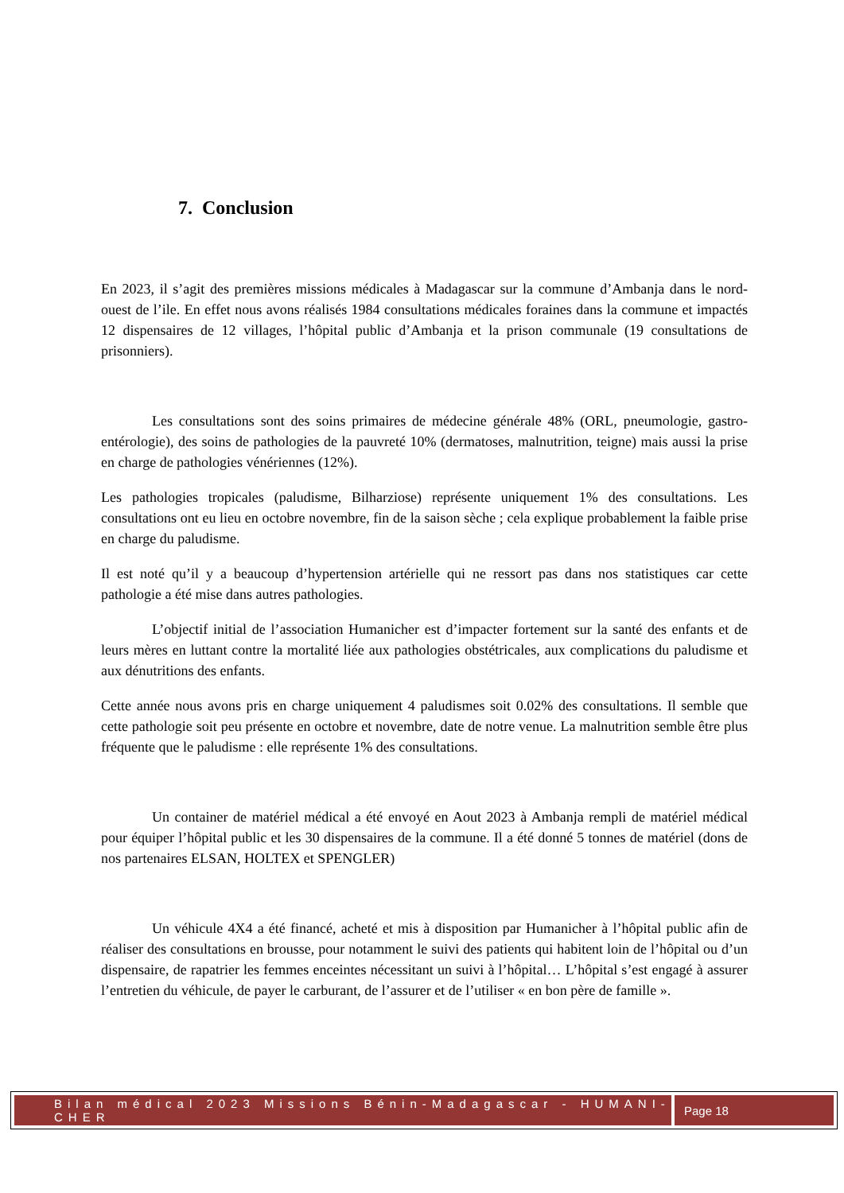7. Conclusion
En 2023, il s’agit des premières missions médicales à Madagascar sur la commune d’Ambanja dans le nord-ouest de l’ile. En effet nous avons réalisés 1984 consultations médicales foraines dans la commune et impactés 12 dispensaires de 12 villages, l’hôpital public d’Ambanja et la prison communale (19 consultations de prisonniers).
Les consultations sont des soins primaires de médecine générale 48% (ORL, pneumologie, gastro-entérologie), des soins de pathologies de la pauvreté 10% (dermatoses, malnutrition, teigne) mais aussi la prise en charge de pathologies vénériennes (12%).
Les pathologies tropicales (paludisme, Bilharziose) représente uniquement 1% des consultations. Les consultations ont eu lieu en octobre novembre, fin de la saison sèche ; cela explique probablement la faible prise en charge du paludisme.
Il est noté qu’il y a beaucoup d’hypertension artérielle qui ne ressort pas dans nos statistiques car cette pathologie a été mise dans autres pathologies.
L’objectif initial de l’association Humanicher est d’impacter fortement sur la santé des enfants et de leurs mères en luttant contre la mortalité liée aux pathologies obstétricales, aux complications du paludisme et aux dénutritions des enfants.
Cette année nous avons pris en charge uniquement 4 paludismes soit 0.02% des consultations. Il semble que cette pathologie soit peu présente en octobre et novembre, date de notre venue. La malnutrition semble être plus fréquente que le paludisme : elle représente 1% des consultations.
Un container de matériel médical a été envoyé en Aout 2023 à Ambanja rempli de matériel médical pour équiper l’hôpital public et les 30 dispensaires de la commune. Il a été donné 5 tonnes de matériel (dons de nos partenaires ELSAN, HOLTEX et SPENGLER)
Un véhicule 4X4 a été financé, acheté et mis à disposition par Humanicher à l’hôpital public afin de réaliser des consultations en brousse, pour notamment le suivi des patients qui habitent loin de l’hôpital ou d’un dispensaire, de rapatrier les femmes enceintes nécessitant un suivi à l’hôpital… L’hôpital s’est engagé à assurer l’entretien du véhicule, de payer le carburant, de l’assurer et de l’utiliser « en bon père de famille ».
Bilan médical 2023 Missions Bénin-Madagascar - HUMANI-CHER
Page 18